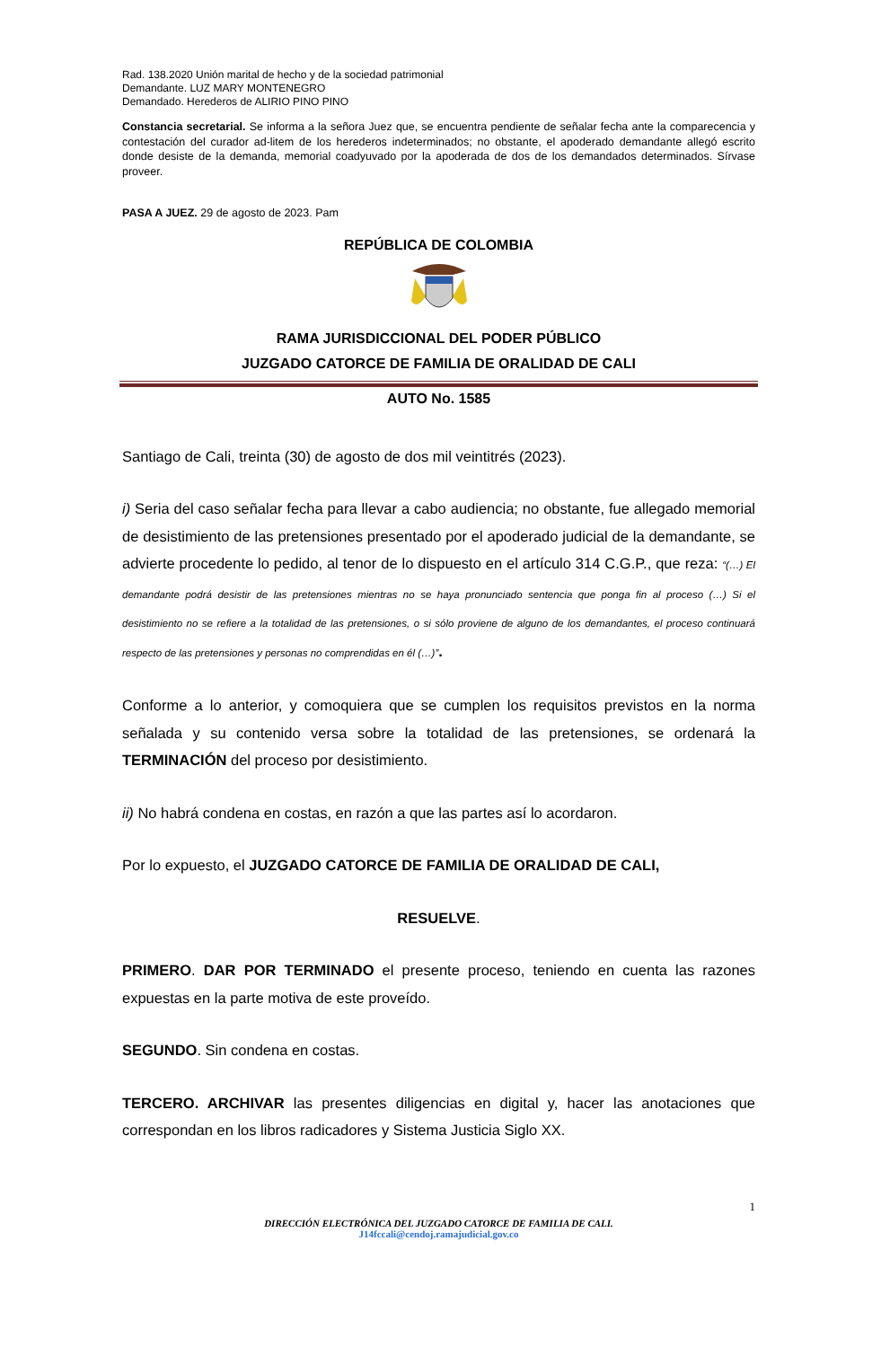Rad. 138.2020 Unión marital de hecho y de la sociedad patrimonial
Demandante. LUZ MARY MONTENEGRO
Demandado. Herederos de ALIRIO PINO PINO
Constancia secretarial. Se informa a la señora Juez que, se encuentra pendiente de señalar fecha ante la comparecencia y contestación del curador ad-litem de los herederos indeterminados; no obstante, el apoderado demandante allegó escrito donde desiste de la demanda, memorial coadyuvado por la apoderada de dos de los demandados determinados. Sírvase proveer.
PASA A JUEZ. 29 de agosto de 2023. Pam
REPÚBLICA DE COLOMBIA
RAMA JURISDICCIONAL DEL PODER PÚBLICO
JUZGADO CATORCE DE FAMILIA DE ORALIDAD DE CALI
AUTO No. 1585
Santiago de Cali, treinta (30) de agosto de dos mil veintitrés (2023).
i) Seria del caso señalar fecha para llevar a cabo audiencia; no obstante, fue allegado memorial de desistimiento de las pretensiones presentado por el apoderado judicial de la demandante, se advierte procedente lo pedido, al tenor de lo dispuesto en el artículo 314 C.G.P., que reza: “(…) El demandante podrá desistir de las pretensiones mientras no se haya pronunciado sentencia que ponga fin al proceso (…) Si el desistimiento no se refiere a la totalidad de las pretensiones, o si sólo proviene de alguno de los demandantes, el proceso continuará respecto de las pretensiones y personas no comprendidas en él (…)”.
Conforme a lo anterior, y comoquiera que se cumplen los requisitos previstos en la norma señalada y su contenido versa sobre la totalidad de las pretensiones, se ordenará la TERMINACIÓN del proceso por desistimiento.
ii) No habrá condena en costas, en razón a que las partes así lo acordaron.
Por lo expuesto, el JUZGADO CATORCE DE FAMILIA DE ORALIDAD DE CALI,
RESUELVE.
PRIMERO. DAR POR TERMINADO el presente proceso, teniendo en cuenta las razones expuestas en la parte motiva de este proveído.
SEGUNDO. Sin condena en costas.
TERCERO. ARCHIVAR las presentes diligencias en digital y, hacer las anotaciones que correspondan en los libros radicadores y Sistema Justicia Siglo XX.
1
DIRECCIÓN ELECTRÓNICA DEL JUZGADO CATORCE DE FAMILIA DE CALI.
J14fccali@cendoj.ramajudicial.gov.co